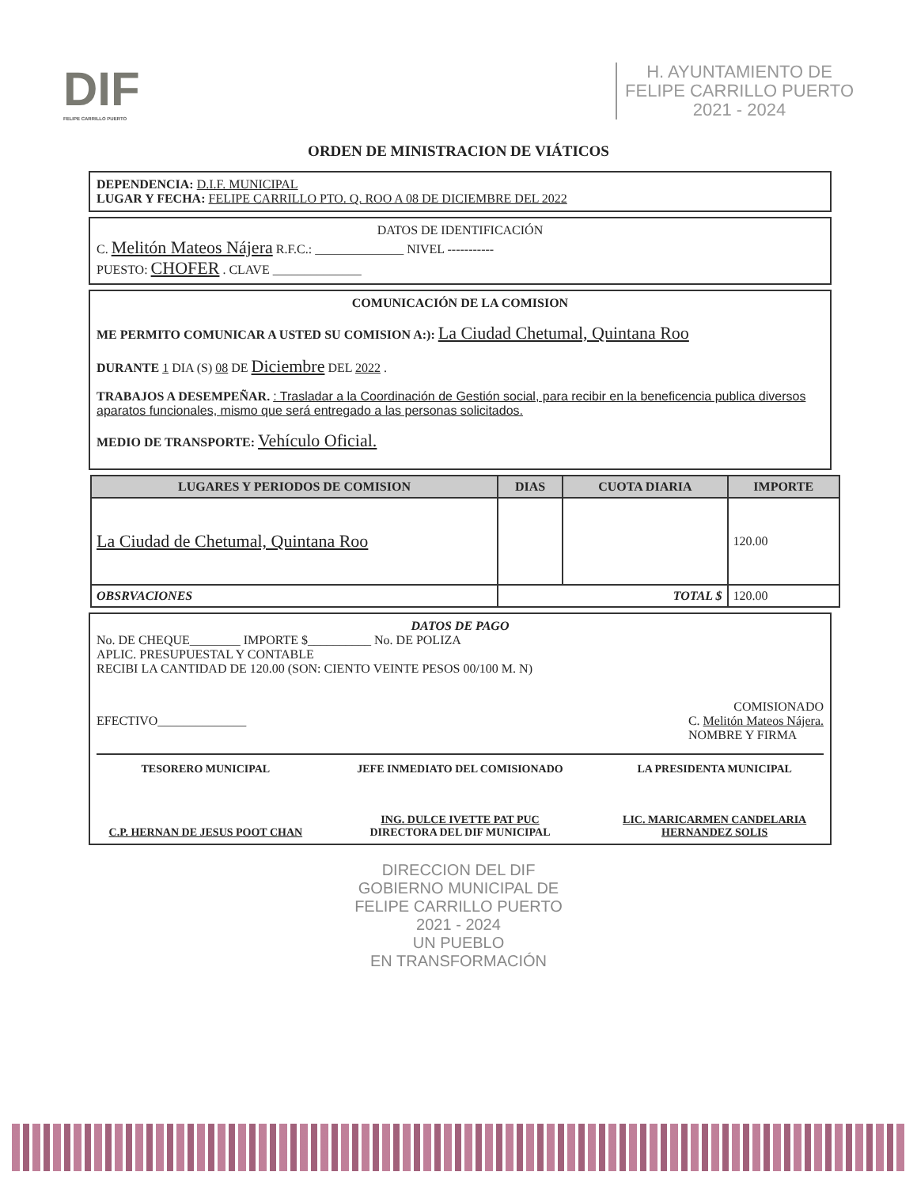DIF
FELIPE CARRILLO PUERTO
H. AYUNTAMIENTO DE
FELIPE CARRILLO PUERTO
2021 - 2024
ORDEN DE MINISTRACION DE VIÁTICOS
DEPENDENCIA: D.I.F. MUNICIPAL
LUGAR Y FECHA: FELIPE CARRILLO PTO. Q. ROO A 08 DE DICIEMBRE DEL 2022
DATOS DE IDENTIFICACIÓN
C. Melitón Mateos Nájera R.F.C.: ______________ NIVEL -----------
PUESTO: CHOFER . CLAVE ______________
COMUNICACIÓN DE LA COMISION
ME PERMITO COMUNICAR A USTED SU COMISION A:): La Ciudad Chetumal, Quintana Roo
DURANTE 1 DIA (S) 08 DE Diciembre DEL 2022 .
TRABAJOS A DESEMPEÑAR. : Trasladar a la Coordinación de Gestión social, para recibir en la beneficencia publica diversos aparatos funcionales, mismo que será entregado a las personas solicitados.
MEDIO DE TRANSPORTE: Vehículo Oficial.
| LUGARES Y PERIODOS DE COMISION | DIAS | CUOTA DIARIA | IMPORTE |
| --- | --- | --- | --- |
| La Ciudad de Chetumal, Quintana Roo | | | 120.00 |
| OBSRVACIONES | TOTAL $ | | 120.00 |
DATOS DE PAGO
No. DE CHEQUE________ IMPORTE $__________ No. DE POLIZA
APLIC. PRESUPUESTAL Y CONTABLE
RECIBI LA CANTIDAD DE 120.00 (SON: CIENTO VEINTE PESOS 00/100 M. N)
COMISIONADO
EFECTIVO______________ C. Melitón Mateos Nájera.
NOMBRE Y FIRMA
TESORERO MUNICIPAL
C.P. HERNAN DE JESUS POOT CHAN
JEFE INMEDIATO DEL COMISIONADO
ING. DULCE IVETTE PAT PUC
DIRECTORA DEL DIF MUNICIPAL
LA PRESIDENTA MUNICIPAL
LIC. MARICARMEN CANDELARIA HERNANDEZ SOLIS
DIRECCION DEL DIF
GOBIERNO MUNICIPAL DE
FELIPE CARRILLO PUERTO
2021 - 2024
UN PUEBLO
EN TRANSFORMACIÓN